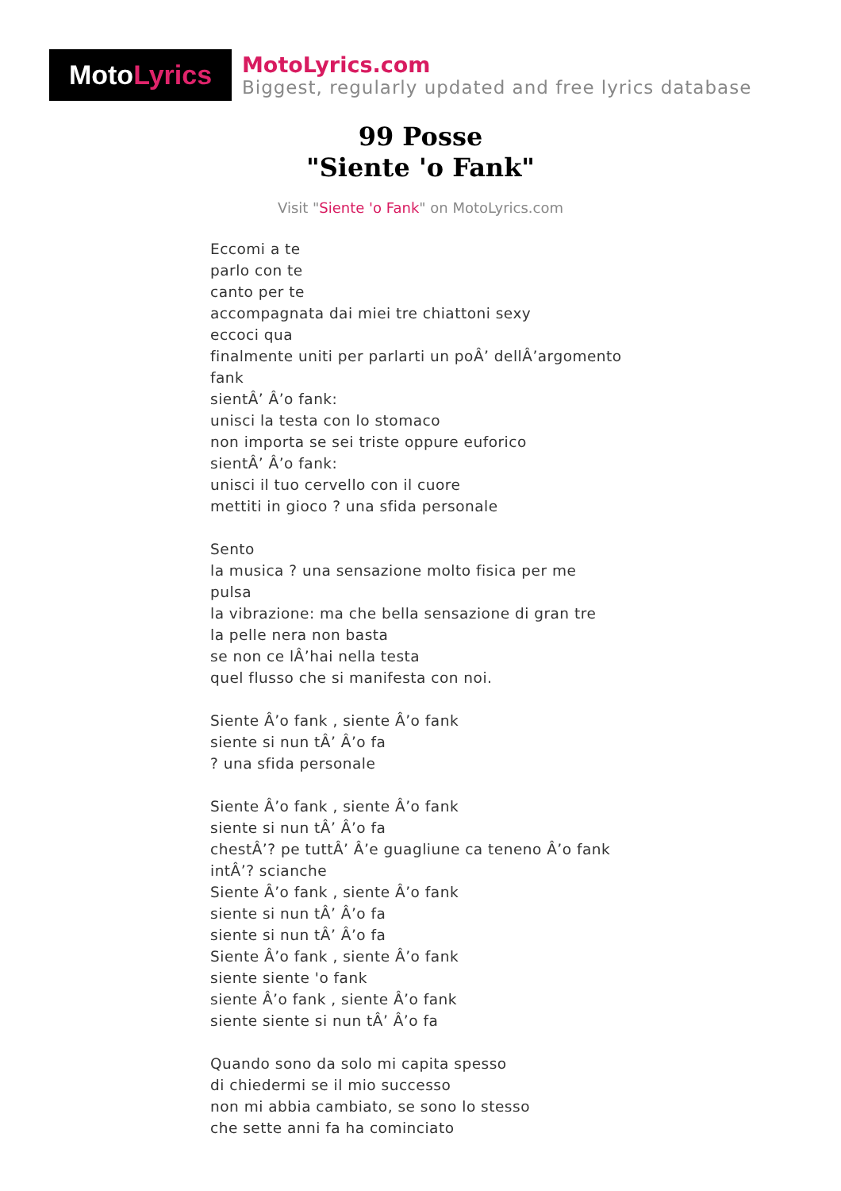Moto Lyrics
MotoLyrics.com
Biggest, regularly updated and free lyrics database
99 Posse
"Siente 'o Fank"
Visit "Siente 'o Fank" on MotoLyrics.com
Eccomi a te
parlo con te
canto per te
accompagnata dai miei tre chiattoni sexy
eccoci qua
finalmente uniti per parlarti un poÂ’ dellÂ’argomento
fank
sientÂ’ Â’o fank:
unisci la testa con lo stomaco
non importa se sei triste oppure euforico
sientÂ’ Â’o fank:
unisci il tuo cervello con il cuore
mettiti in gioco ? una sfida personale
Sento
la musica ? una sensazione molto fisica per me
pulsa
la vibrazione: ma che bella sensazione di gran tre
la pelle nera non basta
se non ce lÂ’hai nella testa
quel flusso che si manifesta con noi.
Siente Â’o fank , siente Â’o fank
siente si nun tÂ’ Â’o fa
? una sfida personale
Siente Â’o fank , siente Â’o fank
siente si nun tÂ’ Â’o fa
chestÂ’? pe tuttÂ’ Â’e guagliune ca teneno Â’o fank
intÂ’? scianche
Siente Â’o fank , siente Â’o fank
siente si nun tÂ’ Â’o fa
siente si nun tÂ’ Â’o fa
Siente Â’o fank , siente Â’o fank
siente siente 'o fank
siente Â’o fank , siente Â’o fank
siente siente si nun tÂ’ Â’o fa
Quando sono da solo mi capita spesso
di chiedermi se il mio successo
non mi abbia cambiato, se sono lo stesso
che sette anni fa ha cominciato